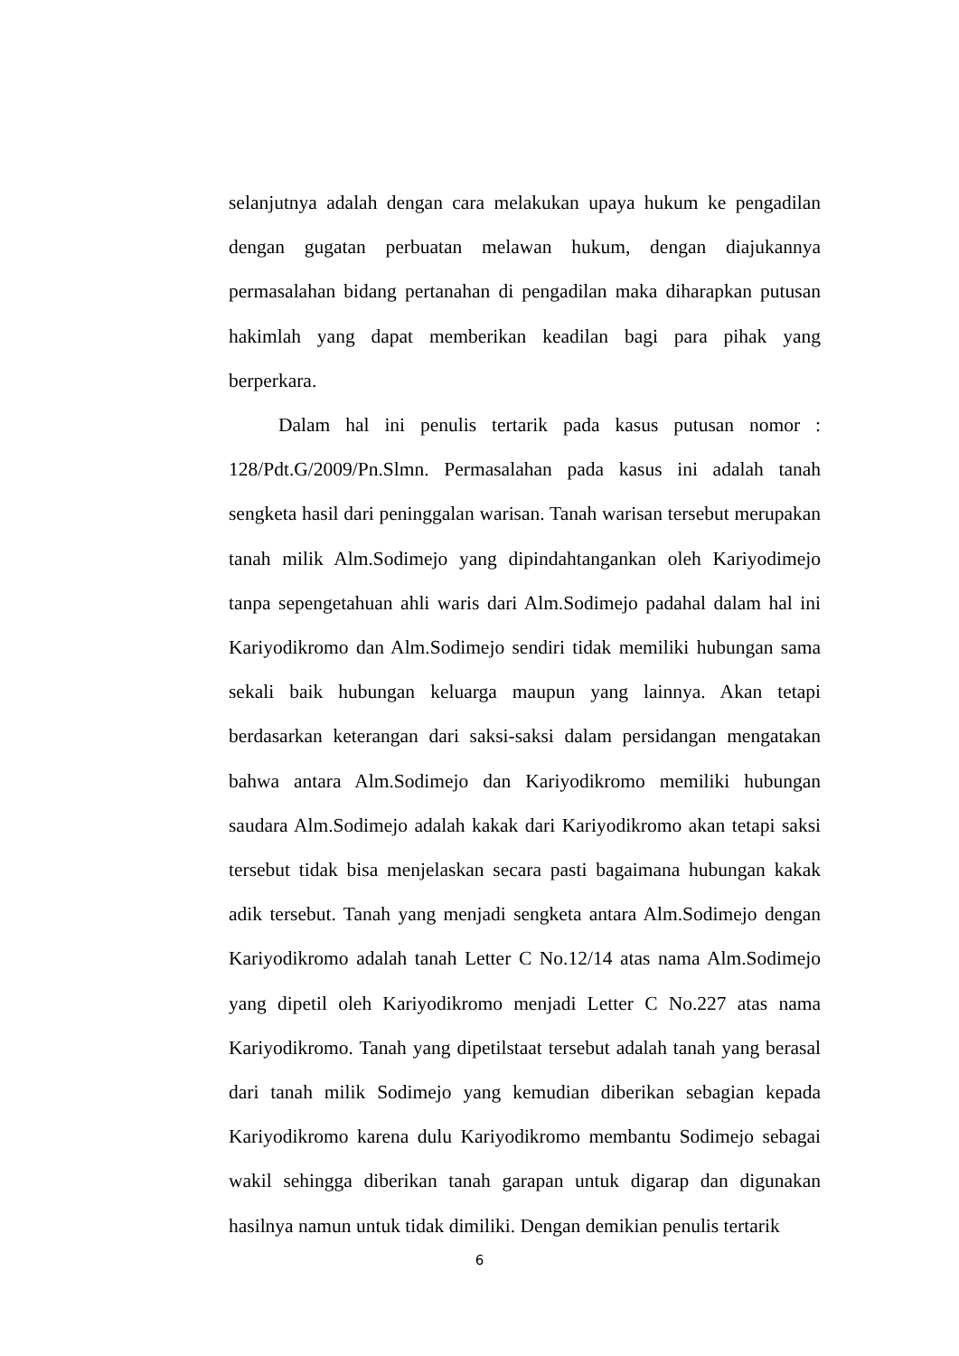selanjutnya adalah dengan cara melakukan upaya hukum ke pengadilan dengan gugatan perbuatan melawan hukum, dengan diajukannya permasalahan bidang pertanahan di pengadilan maka diharapkan putusan hakimlah yang dapat memberikan keadilan bagi para pihak yang berperkara.
Dalam hal ini penulis tertarik pada kasus putusan nomor : 128/Pdt.G/2009/Pn.Slmn. Permasalahan pada kasus ini adalah tanah sengketa hasil dari peninggalan warisan. Tanah warisan tersebut merupakan tanah milik Alm.Sodimejo yang dipindahtangankan oleh Kariyodimejo tanpa sepengetahuan ahli waris dari Alm.Sodimejo padahal dalam hal ini Kariyodikromo dan Alm.Sodimejo sendiri tidak memiliki hubungan sama sekali baik hubungan keluarga maupun yang lainnya. Akan tetapi berdasarkan keterangan dari saksi-saksi dalam persidangan mengatakan bahwa antara Alm.Sodimejo dan Kariyodikromo memiliki hubungan saudara Alm.Sodimejo adalah kakak dari Kariyodikromo akan tetapi saksi tersebut tidak bisa menjelaskan secara pasti bagaimana hubungan kakak adik tersebut. Tanah yang menjadi sengketa antara Alm.Sodimejo dengan Kariyodikromo adalah tanah Letter C No.12/14 atas nama Alm.Sodimejo yang dipetil oleh Kariyodikromo menjadi Letter C No.227 atas nama Kariyodikromo. Tanah yang dipetilstaat tersebut adalah tanah yang berasal dari tanah milik Sodimejo yang kemudian diberikan sebagian kepada Kariyodikromo karena dulu Kariyodikromo membantu Sodimejo sebagai wakil sehingga diberikan tanah garapan untuk digarap dan digunakan hasilnya namun untuk tidak dimiliki. Dengan demikian penulis tertarik
6